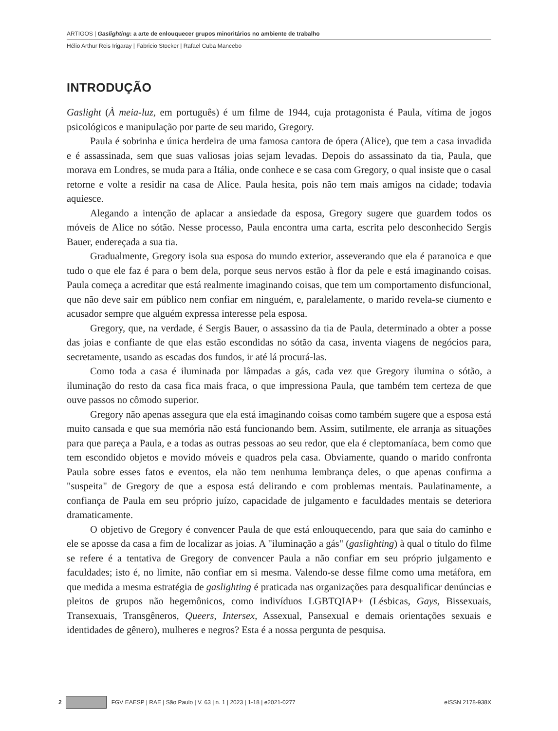ARTIGOS | Gaslighting: a arte de enlouquecer grupos minoritários no ambiente de trabalho
Hélio Arthur Reis Irigaray | Fabricio Stocker | Rafael Cuba Mancebo
INTRODUÇÃO
Gaslight (À meia-luz, em português) é um filme de 1944, cuja protagonista é Paula, vítima de jogos psicológicos e manipulação por parte de seu marido, Gregory.
Paula é sobrinha e única herdeira de uma famosa cantora de ópera (Alice), que tem a casa invadida e é assassinada, sem que suas valiosas joias sejam levadas. Depois do assassinato da tia, Paula, que morava em Londres, se muda para a Itália, onde conhece e se casa com Gregory, o qual insiste que o casal retorne e volte a residir na casa de Alice. Paula hesita, pois não tem mais amigos na cidade; todavia aquiesce.
Alegando a intenção de aplacar a ansiedade da esposa, Gregory sugere que guardem todos os móveis de Alice no sótão. Nesse processo, Paula encontra uma carta, escrita pelo desconhecido Sergis Bauer, endereçada a sua tia.
Gradualmente, Gregory isola sua esposa do mundo exterior, asseverando que ela é paranoica e que tudo o que ele faz é para o bem dela, porque seus nervos estão à flor da pele e está imaginando coisas. Paula começa a acreditar que está realmente imaginando coisas, que tem um comportamento disfuncional, que não deve sair em público nem confiar em ninguém, e, paralelamente, o marido revela-se ciumento e acusador sempre que alguém expressa interesse pela esposa.
Gregory, que, na verdade, é Sergis Bauer, o assassino da tia de Paula, determinado a obter a posse das joias e confiante de que elas estão escondidas no sótão da casa, inventa viagens de negócios para, secretamente, usando as escadas dos fundos, ir até lá procurá-las.
Como toda a casa é iluminada por lâmpadas a gás, cada vez que Gregory ilumina o sótão, a iluminação do resto da casa fica mais fraca, o que impressiona Paula, que também tem certeza de que ouve passos no cômodo superior.
Gregory não apenas assegura que ela está imaginando coisas como também sugere que a esposa está muito cansada e que sua memória não está funcionando bem. Assim, sutilmente, ele arranja as situações para que pareça a Paula, e a todas as outras pessoas ao seu redor, que ela é cleptomaníaca, bem como que tem escondido objetos e movido móveis e quadros pela casa. Obviamente, quando o marido confronta Paula sobre esses fatos e eventos, ela não tem nenhuma lembrança deles, o que apenas confirma a "suspeita" de Gregory de que a esposa está delirando e com problemas mentais. Paulatinamente, a confiança de Paula em seu próprio juízo, capacidade de julgamento e faculdades mentais se deteriora dramaticamente.
O objetivo de Gregory é convencer Paula de que está enlouquecendo, para que saia do caminho e ele se aposse da casa a fim de localizar as joias. A "iluminação a gás" (gaslighting) à qual o título do filme se refere é a tentativa de Gregory de convencer Paula a não confiar em seu próprio julgamento e faculdades; isto é, no limite, não confiar em si mesma. Valendo-se desse filme como uma metáfora, em que medida a mesma estratégia de gaslighting é praticada nas organizações para desqualificar denúncias e pleitos de grupos não hegemônicos, como indivíduos LGBTQIAP+ (Lésbicas, Gays, Bissexuais, Transexuais, Transgêneros, Queers, Intersex, Assexual, Pansexual e demais orientações sexuais e identidades de gênero), mulheres e negros? Esta é a nossa pergunta de pesquisa.
2 FGV EAESP | RAE | São Paulo | V. 63 | n. 1 | 2023 | 1-18 | e2021-0277 eISSN 2178-938X